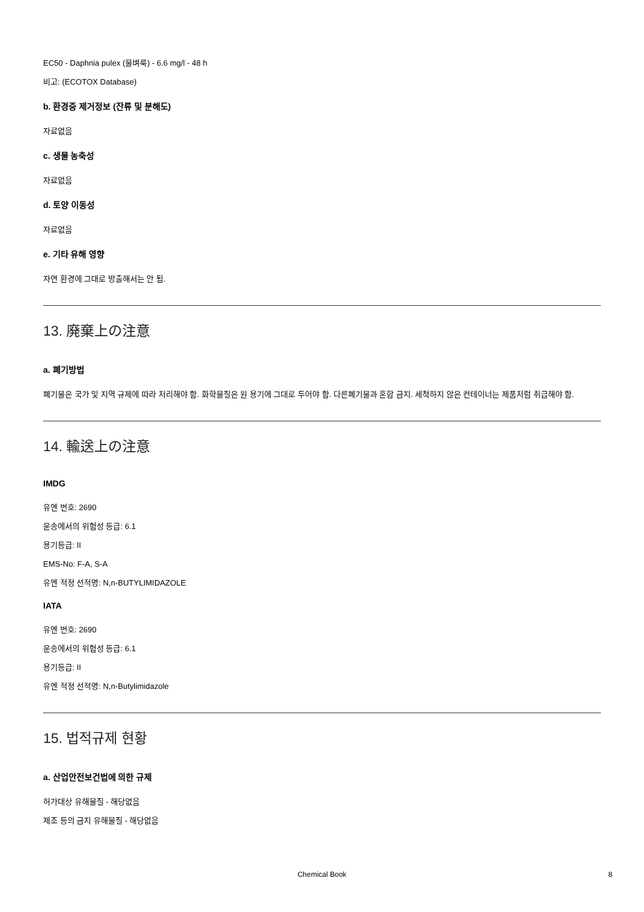EC50 - Daphnia pulex (물벼룩) - 6.6 mg/l - 48 h
비고: (ECOTOX Database)
b. 환경중 제거정보 (잔류 및 분해도)
자료없음
c. 생물 농축성
자료없음
d. 토양 이동성
자료없음
e. 기타 유해 영향
자연 환경에 그대로 방출해서는 안 됨.
13. 廃棄上の注意
a. 폐기방법
폐기물은 국가 및 지역 규제에 따라 처리해야 함. 화학물질은 원 용기에 그대로 두어야 함. 다른폐기물과 혼합 금지. 세척하지 않은 컨테이너는 제품처럼 취급해야 함.
14. 輸送上の注意
IMDG
유엔 번호: 2690
운송에서의 위험성 등급: 6.1
용기등급: II
EMS-No: F-A, S-A
유엔 적정 선적명: N,n-BUTYLIMIDAZOLE
IATA
유엔 번호: 2690
운송에서의 위험성 등급: 6.1
용기등급: II
유엔 적정 선적명: N,n-Butylimidazole
15. 법적규제 현황
a. 산업안전보건법에 의한 규제
허가대상 유해물질 - 해당없음
제조 등의 금지 유해물질 - 해당없음
Chemical Book 8